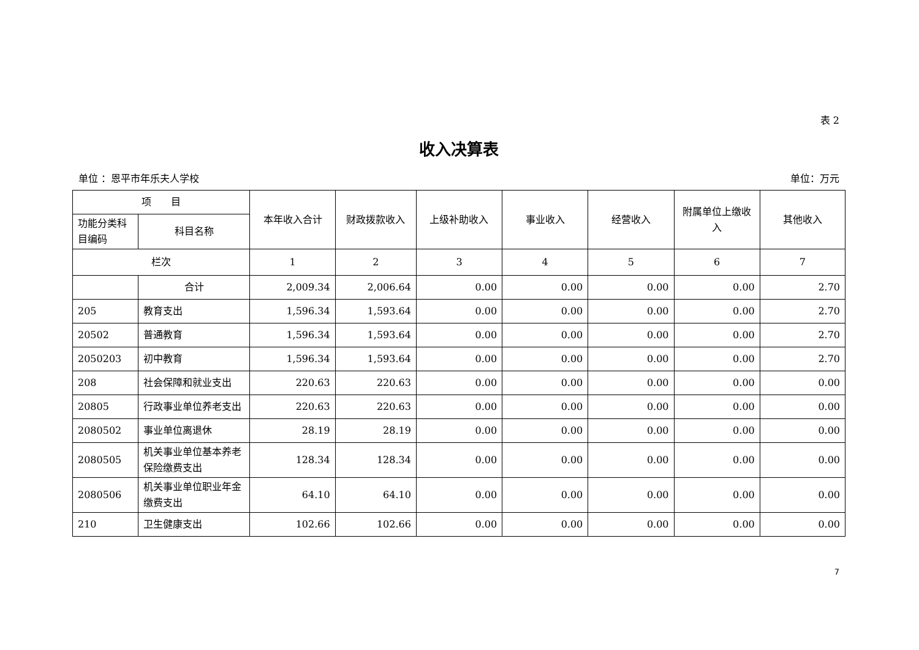表 2
收入决算表
单位 ：恩平市年乐夫人学校 单位：万元
| 项 目 | | 本年收入合计 | 财政拨款收入 | 上级补助收入 | 事业收入 | 经营收入 | 附属单位上缴收入 | 其他收入 |
| --- | --- | --- | --- | --- | --- | --- | --- | --- |
| 功能分类科目编码 | 科目名称 | | | | | | | |
| 栏次 | | 1 | 2 | 3 | 4 | 5 | 6 | 7 |
| | 合计 | 2,009.34 | 2,006.64 | 0.00 | 0.00 | 0.00 | 0.00 | 2.70 |
| 205 | 教育支出 | 1,596.34 | 1,593.64 | 0.00 | 0.00 | 0.00 | 0.00 | 2.70 |
| 20502 | 普通教育 | 1,596.34 | 1,593.64 | 0.00 | 0.00 | 0.00 | 0.00 | 2.70 |
| 2050203 | 初中教育 | 1,596.34 | 1,593.64 | 0.00 | 0.00 | 0.00 | 0.00 | 2.70 |
| 208 | 社会保障和就业支出 | 220.63 | 220.63 | 0.00 | 0.00 | 0.00 | 0.00 | 0.00 |
| 20805 | 行政事业单位养老支出 | 220.63 | 220.63 | 0.00 | 0.00 | 0.00 | 0.00 | 0.00 |
| 2080502 | 事业单位离退休 | 28.19 | 28.19 | 0.00 | 0.00 | 0.00 | 0.00 | 0.00 |
| 2080505 | 机关事业单位基本养老保险缴费支出 | 128.34 | 128.34 | 0.00 | 0.00 | 0.00 | 0.00 | 0.00 |
| 2080506 | 机关事业单位职业年金缴费支出 | 64.10 | 64.10 | 0.00 | 0.00 | 0.00 | 0.00 | 0.00 |
| 210 | 卫生健康支出 | 102.66 | 102.66 | 0.00 | 0.00 | 0.00 | 0.00 | 0.00 |
7